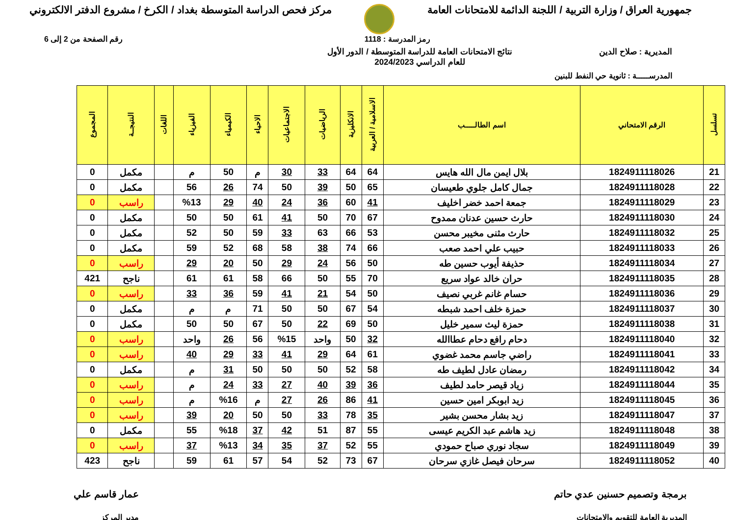جمهورية العراق / وزارة التربية / اللجنة الدائمة للامتحانات العامة
مركز فحص الدراسة المتوسطة بغداد / الكرخ / مشروع الدفتر الالكتروني
رمز المدرسة : 1118 رقم الصفحة من 2 إلى 6
المديرية : صلاح الدين نتائج الامتحانات العامة للدراسة المتوسطة / الدور الأول
للعام الدراسي 2024/2023
المدرســـــة : ثانوية حي النفط للبنين
| تسلسل | الرقم الامتحاني | اسم الطالـــــب | الاسلامية / العربية | الانكليزية | الرياضيات | الاجتماعيات | الاحياء | الكيمياء | الفيزياء | اللغات | النتيجــة | المجموع |
| --- | --- | --- | --- | --- | --- | --- | --- | --- | --- | --- | --- | --- |
| 21 | 1824911118026 | بلال ايمن مال الله هايس | 64 | 64 | 33 | 30 | م | 50 | م | | مكمل | 0 |
| 22 | 1824911118028 | جمال كامل جلوي طعيسان | 65 | 50 | 39 | 50 | 74 | 26 | 56 | | مكمل | 0 |
| 23 | 1824911118029 | جمعة احمد خضر اخليف | 41 | 60 | 36 | 24 | 40 | 29 | %13 | | راسب | 0 |
| 24 | 1824911118030 | حارث حسين عدنان ممدوح | 67 | 70 | 50 | 41 | 61 | 50 | 50 | | مكمل | 0 |
| 25 | 1824911118032 | حارث مثنى مخيبر محسن | 53 | 66 | 63 | 33 | 59 | 50 | 52 | | مكمل | 0 |
| 26 | 1824911118033 | حبيب علي احمد صعب | 66 | 74 | 38 | 58 | 68 | 52 | 59 | | مكمل | 0 |
| 27 | 1824911118034 | حذيفة أيوب حسين طه | 50 | 56 | 24 | 29 | 50 | 20 | 29 | | راسب | 0 |
| 28 | 1824911118035 | حران خالد عواد سريع | 70 | 55 | 50 | 66 | 58 | 61 | 61 | | ناجح | 421 |
| 29 | 1824911118036 | حسام غانم غربي نصيف | 50 | 54 | 21 | 41 | 59 | 36 | 33 | | راسب | 0 |
| 30 | 1824911118037 | حمزة خلف احمد شبطه | 54 | 67 | 50 | 50 | 71 | م | م | | مكمل | 0 |
| 31 | 1824911118038 | حمزة ليث سمير خليل | 50 | 69 | 22 | 50 | 67 | 50 | 50 | | مكمل | 0 |
| 32 | 1824911118040 | دحام رافع دحام عطاالله | 32 | 50 | واحد | %15 | 56 | 26 | واحد | | راسب | 0 |
| 33 | 1824911118041 | راضي جاسم محمد غضوي | 61 | 64 | 29 | 41 | 33 | 29 | 40 | | راسب | 0 |
| 34 | 1824911118042 | رمضان عادل لطيف طه | 58 | 52 | 50 | 50 | 50 | 31 | م | | مكمل | 0 |
| 35 | 1824911118044 | زياد قيصر حامد لطيف | 36 | 39 | 40 | 27 | 33 | 24 | م | | راسب | 0 |
| 36 | 1824911118045 | زيد ابوبكر امين حسين | 41 | 86 | 26 | 27 | م | %16 | م | | راسب | 0 |
| 37 | 1824911118047 | زيد بشار محسن بشير | 35 | 78 | 33 | 50 | 50 | 20 | 39 | | راسب | 0 |
| 38 | 1824911118048 | زيد هاشم عبد الكريم عيسى | 55 | 87 | 51 | 42 | 37 | %18 | 55 | | مكمل | 0 |
| 39 | 1824911118049 | سجاد نوري صباح حمودي | 55 | 52 | 37 | 35 | 34 | %13 | 37 | | راسب | 0 |
| 40 | 1824911118052 | سرحان فيصل غازي سرحان | 67 | 73 | 52 | 54 | 57 | 61 | 59 | | ناجح | 423 |
برمجة وتصميم حسنين عدي حاتم
المديرية العامة للتقويم والامتحانات
عمار قاسم علي
مدير المركز